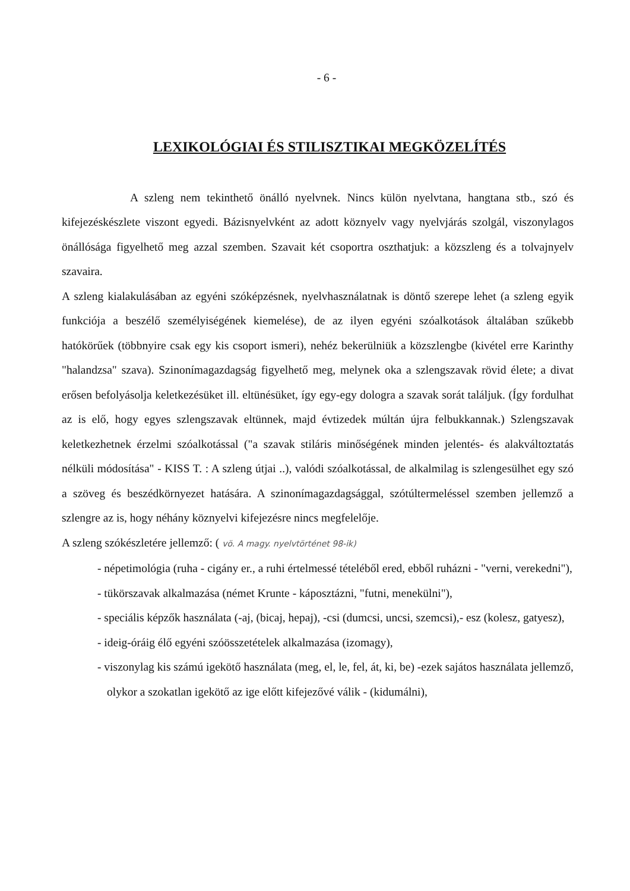- 6 -
LEXIKOLÓGIAI ÉS STILISZTIKAI MEGKÖZELÍTÉS
A szleng nem tekinthető önálló nyelvnek. Nincs külön nyelvtana, hangtana stb., szó és kifejezéskészlete viszont egyedi. Bázisnyelvként az adott köznyelv vagy nyelvjárás szolgál, viszonylagos önállósága figyelhető meg azzal szemben. Szavait két csoportra oszthatjuk: a közszleng és a tolvajnyelv szavaira.
A szleng kialakulásában az egyéni szóképzésnek, nyelvhasználatnak is döntő szerepe lehet (a szleng egyik funkciója a beszélő személyiségének kiemelése), de az ilyen egyéni szóalkotások általában szűkebb hatókörűek (többnyire csak egy kis csoport ismeri), nehéz bekerülniük a közszlengbe (kivétel erre Karinthy "halandzsa" szava). Szinonímagazdagság figyelhető meg, melynek oka a szlengszavak rövid élete; a divat erősen befolyásolja keletkezésüket ill. eltünésüket, így egy-egy dologra a szavak sorát találjuk. (Így fordulhat az is elő, hogy egyes szlengszavak eltünnek, majd évtizedek múltán újra felbukkannak.) Szlengszavak keletkezhetnek érzelmi szóalkotással ("a szavak stiláris minőségének minden jelentés- és alakváltoztatás nélküli módosítása" - KISS T. : A szleng útjai ..), valódi szóalkotással, de alkalmilag is szlengesülhet egy szó a szöveg és beszédkörnyezet hatására. A szinonímagazdagsággal, szótúltermeléssel szemben jellemző a szlengre az is, hogy néhány köznyelvi kifejezésre nincs megfelelője.
A szleng szókészletére jellemző: ( vö. A magy. nyelvtörténet 98-ik)
- népetimológia (ruha - cigány er., a ruhi értelmessé tételéből ered, ebből ruházni - "verni, verekedni"),
- tükörszavak alkalmazása (német Krunte - káposztázni, "futni, menekülni"),
- speciális képzők használata (-aj, (bicaj, hepaj), -csi (dumcsi, uncsi, szemcsi),- esz (kolesz, gatyesz),
- ideig-óráig élő egyéni szóösszetételek alkalmazása (izomagy),
- viszonylag kis számú igekötő használata (meg, el, le, fel, át, ki, be) -ezek sajátos használata jellemző, olykor a szokatlan igekötő az ige előtt kifejezővé válik - (kidumálni),